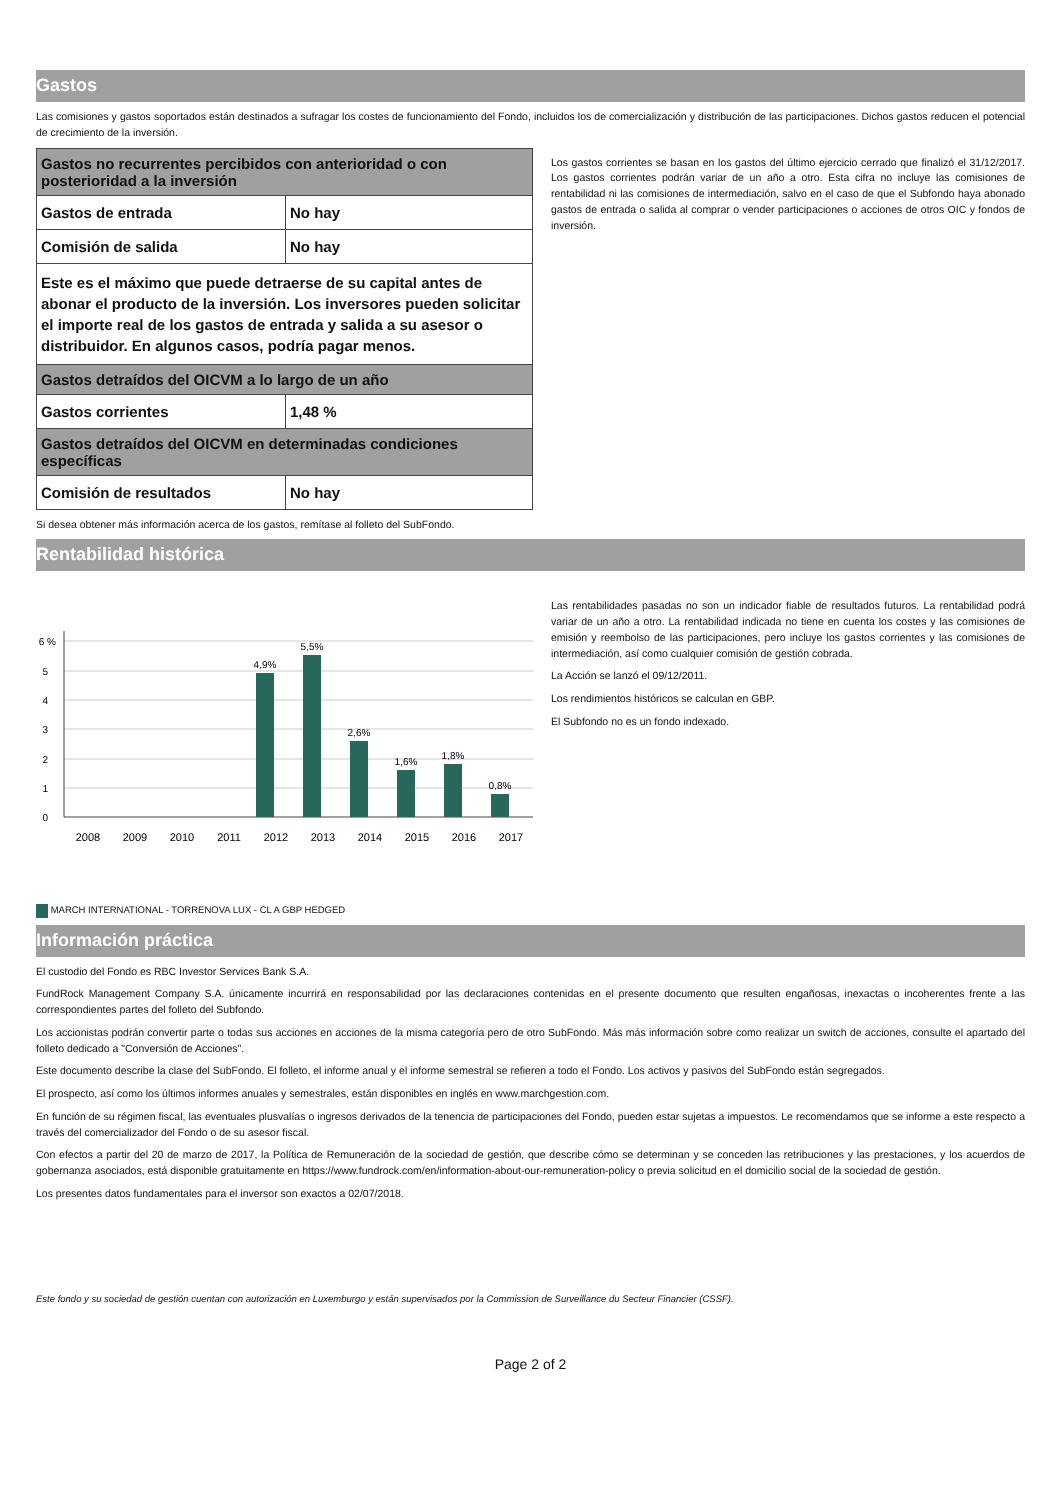Gastos
Las comisiones y gastos soportados están destinados a sufragar los costes de funcionamiento del Fondo, incluidos los de comercialización y distribución de las participaciones. Dichos gastos reducen el potencial de crecimiento de la inversión.
| Gastos no recurrentes percibidos con anterioridad o con posterioridad a la inversión | |
| Gastos de entrada | No hay |
| Comisión de salida | No hay |
| Este es el máximo que puede detraerse de su capital antes de abonar el producto de la inversión. Los inversores pueden solicitar el importe real de los gastos de entrada y salida a su asesor o distribuidor. En algunos casos, podría pagar menos. | |
| Gastos detraídos del OICVM a lo largo de un año | |
| Gastos corrientes | 1,48 % |
| Gastos detraídos del OICVM en determinadas condiciones específicas | |
| Comisión de resultados | No hay |
Los gastos corrientes se basan en los gastos del último ejercicio cerrado que finalizó el 31/12/2017. Los gastos corrientes podrán variar de un año a otro. Esta cifra no incluye las comisiones de rentabilidad ni las comisiones de intermediación, salvo en el caso de que el Subfondo haya abonado gastos de entrada o salida al comprar o vender participaciones o acciones de otros OIC y fondos de inversión.
Si desea obtener más información acerca de los gastos, remítase al folleto del SubFondo.
Rentabilidad histórica
6 %
5
4
3
2
1
0
4,9%
5,5%
2,6%
1,6%
1,8%
0,8%
2008
2009
2010
2011
2012
2013
2014
2015
2016
2017
Las rentabilidades pasadas no son un indicador fiable de resultados futuros. La rentabilidad podrá variar de un año a otro. La rentabilidad indicada no tiene en cuenta los costes y las comisiones de emisión y reembolso de las participaciones, pero incluye los gastos corrientes y las comisiones de intermediación, así como cualquier comisión de gestión cobrada.
La Acción se lanzó el 09/12/2011.
Los rendimientos históricos se calculan en GBP.
El Subfondo no es un fondo indexado.
MARCH INTERNATIONAL - TORRENOVA LUX - CL A GBP HEDGED
Información práctica
El custodio del Fondo es RBC Investor Services Bank S.A.
FundRock Management Company S.A. únicamente incurrirá en responsabilidad por las declaraciones contenidas en el presente documento que resulten engañosas, inexactas o incoherentes frente a las correspondientes partes del folleto del Subfondo.
Los accionistas podrán convertir parte o todas sus acciones en acciones de la misma categoría pero de otro SubFondo. Más más información sobre como realizar un switch de acciones, consulte el apartado del folleto dedicado a "Conversión de Acciones".
Este documento describe la clase del SubFondo. El folleto, el informe anual y el informe semestral se refieren a todo el Fondo. Los activos y pasivos del SubFondo están segregados.
El prospecto, así como los últimos informes anuales y semestrales, están disponibles en inglés en www.marchgestion.com.
En función de su régimen fiscal, las eventuales plusvalías o ingresos derivados de la tenencia de participaciones del Fondo, pueden estar sujetas a impuestos. Le recomendamos que se informe a este respecto a través del comercializador del Fondo o de su asesor fiscal.
Con efectos a partir del 20 de marzo de 2017, la Política de Remuneración de la sociedad de gestión, que describe cómo se determinan y se conceden las retribuciones y las prestaciones, y los acuerdos de gobernanza asociados, está disponible gratuitamente en https://www.fundrock.com/en/information-about-our-remuneration-policy o previa solicitud en el domicilio social de la sociedad de gestión.
Los presentes datos fundamentales para el inversor son exactos a 02/07/2018.
Este fondo y su sociedad de gestión cuentan con autorización en Luxemburgo y están supervisados por la Commission de Surveillance du Secteur Financier (CSSF).
Page 2 of 2